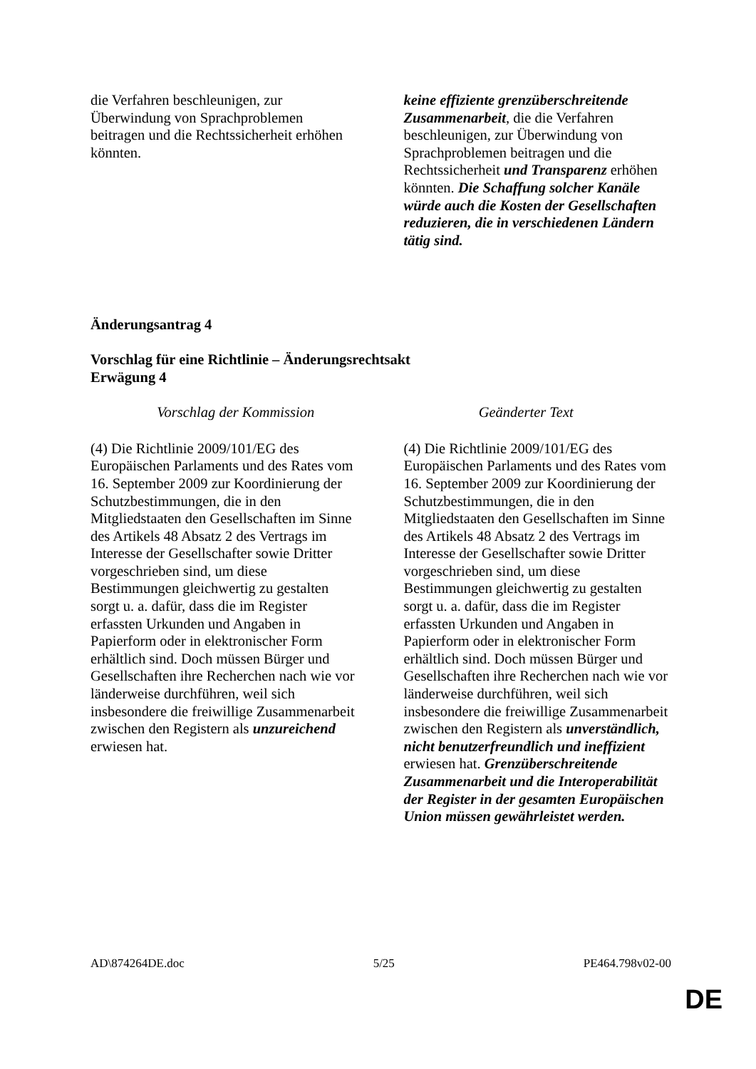| die Verfahren beschleunigen, zur Überwindung von Sprachproblemen beitragen und die Rechtssicherheit erhöhen könnten. | keine effiziente grenzüberschreitende Zusammenarbeit , die die Verfahren beschleunigen, zur Überwindung von Sprachproblemen beitragen und die Rechtssicherheit und Transparenz erhöhen könnten. Die Schaffung solcher Kanäle würde auch die Kosten der Gesellschaften reduzieren, die in verschiedenen Ländern tätig sind. |
Änderungsantrag 4
Vorschlag für eine Richtlinie – Änderungsrechtsakt
Erwägung 4
| Vorschlag der Kommission | Geänderter Text |
| --- | --- |
| (4) Die Richtlinie 2009/101/EG des Europäischen Parlaments und des Rates vom 16. September 2009 zur Koordinierung der Schutzbestimmungen, die in den Mitgliedstaaten den Gesellschaften im Sinne des Artikels 48 Absatz 2 des Vertrags im Interesse der Gesellschafter sowie Dritter vorgeschrieben sind, um diese Bestimmungen gleichwertig zu gestalten sorgt u. a. dafür, dass die im Register erfassten Urkunden und Angaben in Papierform oder in elektronischer Form erhältlich sind. Doch müssen Bürger und Gesellschaften ihre Recherchen nach wie vor länderweise durchführen, weil sich insbesondere die freiwillige Zusammenarbeit zwischen den Registern als unzureichend erwiesen hat. | (4) Die Richtlinie 2009/101/EG des Europäischen Parlaments und des Rates vom 16. September 2009 zur Koordinierung der Schutzbestimmungen, die in den Mitgliedstaaten den Gesellschaften im Sinne des Artikels 48 Absatz 2 des Vertrags im Interesse der Gesellschafter sowie Dritter vorgeschrieben sind, um diese Bestimmungen gleichwertig zu gestalten sorgt u. a. dafür, dass die im Register erfassten Urkunden und Angaben in Papierform oder in elektronischer Form erhältlich sind. Doch müssen Bürger und Gesellschaften ihre Recherchen nach wie vor länderweise durchführen, weil sich insbesondere die freiwillige Zusammenarbeit zwischen den Registern als unverständlich, nicht benutzerfreundlich und ineffizient erwiesen hat. Grenzüberschreitende Zusammenarbeit und die Interoperabilität der Register in der gesamten Europäischen Union müssen gewährleistet werden. |
AD\874264DE.doc 5/25 PE464.798v02-00
DE